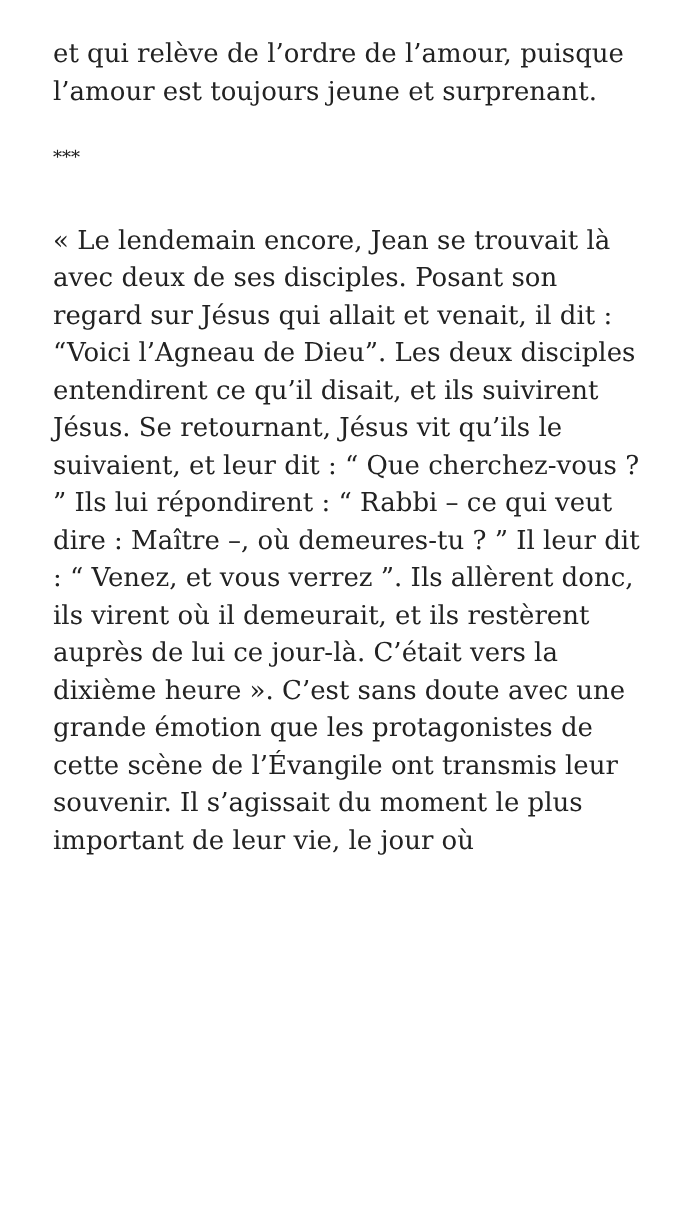et qui relève de l’ordre de l’amour, puisque l’amour est toujours jeune et surprenant.
***
« Le lendemain encore, Jean se trouvait là avec deux de ses disciples. Posant son regard sur Jésus qui allait et venait, il dit : “Voici l’Agneau de Dieu”. Les deux disciples entendirent ce qu’il disait, et ils suivirent Jésus. Se retournant, Jésus vit qu’ils le suivaient, et leur dit : “ Que cherchez-vous ? ” Ils lui répondirent : “ Rabbi – ce qui veut dire : Maître –, où demeures-tu ? ” Il leur dit : “ Venez, et vous verrez ”. Ils allèrent donc, ils virent où il demeurait, et ils restèrent auprès de lui ce jour-là. C’était vers la dixième heure ». C’est sans doute avec une grande émotion que les protagonistes de cette scène de l’Évangile ont transmis leur souvenir. Il s’agissait du moment le plus important de leur vie, le jour où